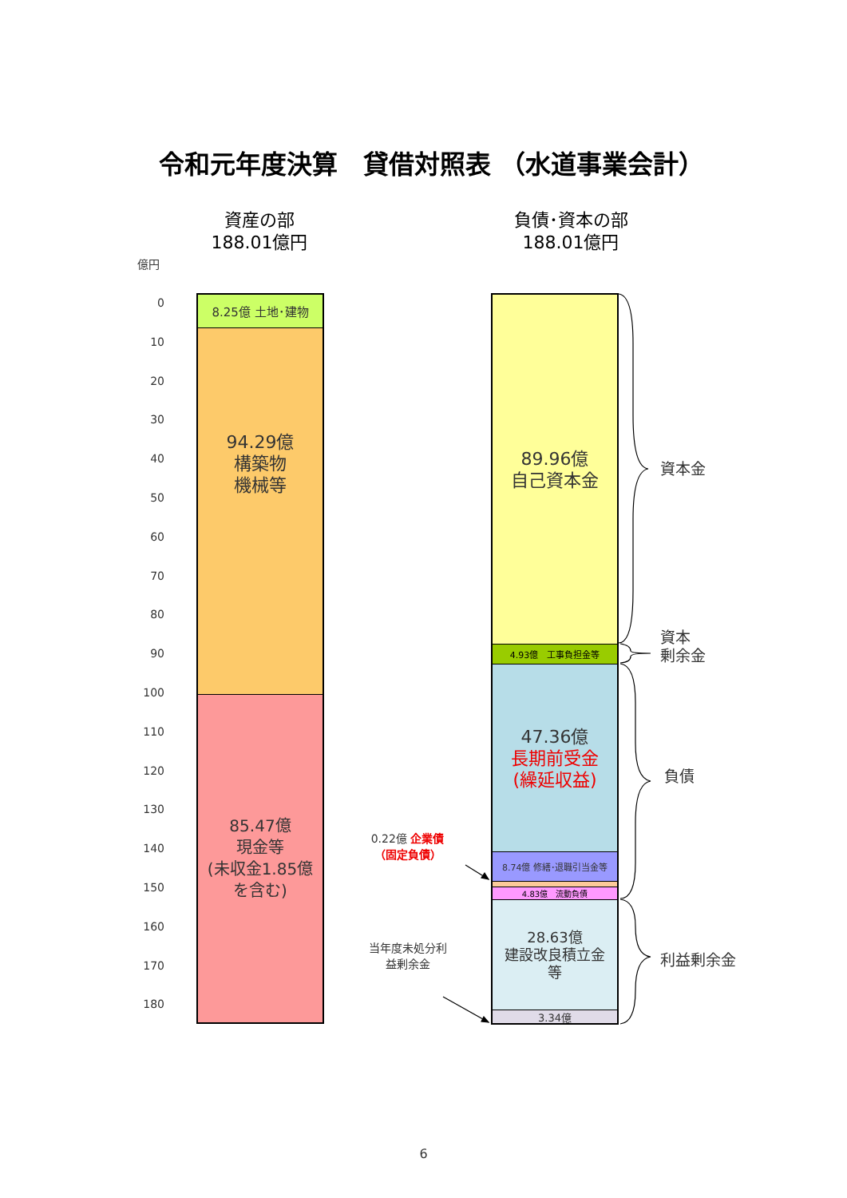令和元年度決算　貸借対照表 （水道事業会計）
資産の部
188.01億円
負債･資本の部
188.01億円
億円
0
10
20
30
40
50
60
70
80
90
100
110
120
130
140
150
160
170
180
8.25億 土地･建物
94.29億
構築物
機械等
85.47億
現金等
(未収金1.85億
を含む)
0.22億 企業債
（固定負債）
当年度未処分利
益剰余金
89.96億
自己資本金
4.93億　工事負担金等
47.36億
長期前受金
(繰延収益)
8.74億 修繕･退職引当金等
4.83億　流動負債
28.63億
建設改良積立金
等
3.34億
資本金
資本
剰余金
負債
利益剰余金
6